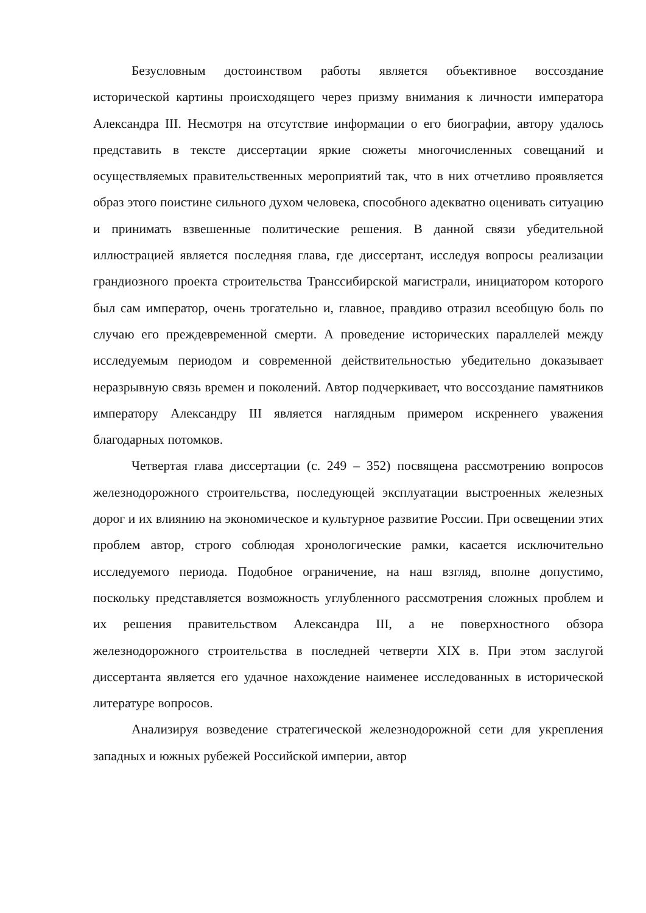Безусловным достоинством работы является объективное воссоздание исторической картины происходящего через призму внимания к личности императора Александра III. Несмотря на отсутствие информации о его биографии, автору удалось представить в тексте диссертации яркие сюжеты многочисленных совещаний и осуществляемых правительственных мероприятий так, что в них отчетливо проявляется образ этого поистине сильного духом человека, способного адекватно оценивать ситуацию и принимать взвешенные политические решения. В данной связи убедительной иллюстрацией является последняя глава, где диссертант, исследуя вопросы реализации грандиозного проекта строительства Транссибирской магистрали, инициатором которого был сам император, очень трогательно и, главное, правдиво отразил всеобщую боль по случаю его преждевременной смерти. А проведение исторических параллелей между исследуемым периодом и современной действительностью убедительно доказывает неразрывную связь времен и поколений. Автор подчеркивает, что воссоздание памятников императору Александру III является наглядным примером искреннего уважения благодарных потомков.
Четвертая глава диссертации (с. 249 – 352) посвящена рассмотрению вопросов железнодорожного строительства, последующей эксплуатации выстроенных железных дорог и их влиянию на экономическое и культурное развитие России. При освещении этих проблем автор, строго соблюдая хронологические рамки, касается исключительно исследуемого периода. Подобное ограничение, на наш взгляд, вполне допустимо, поскольку представляется возможность углубленного рассмотрения сложных проблем и их решения правительством Александра III, а не поверхностного обзора железнодорожного строительства в последней четверти XIX в. При этом заслугой диссертанта является его удачное нахождение наименее исследованных в исторической литературе вопросов.
Анализируя возведение стратегической железнодорожной сети для укрепления западных и южных рубежей Российской империи, автор